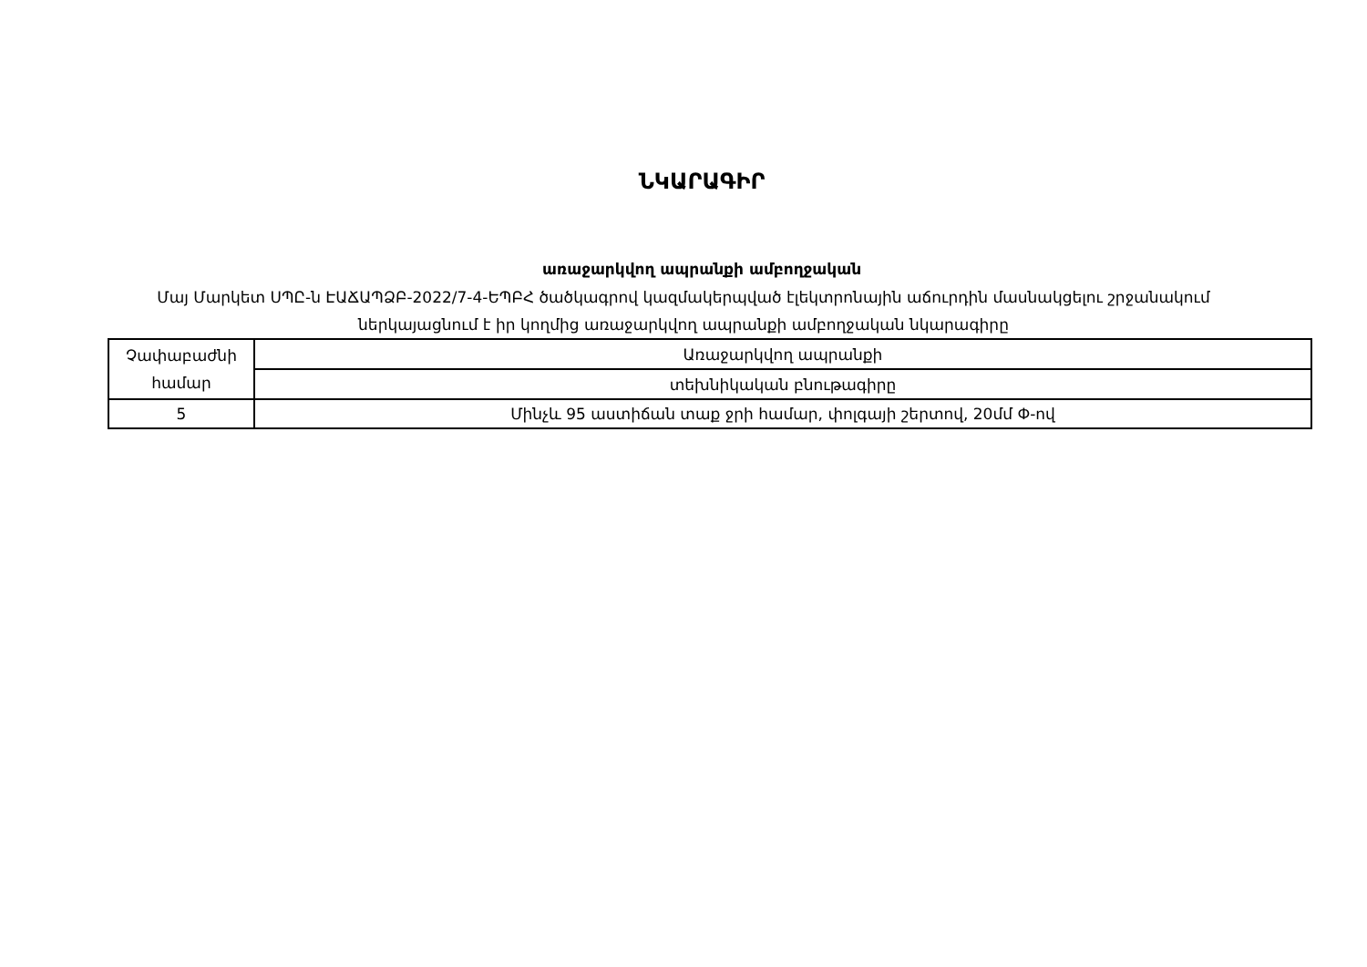ՆԿԱՐԱԳԻՐ
առաջարկվող ապրանքի ամբողջական
Մայ Մարկետ ՍՊԸ-ն ԷԱՃԱՊՁԲ-2022/7-4-ԵՊԲՀ ծածկագրով կազմակերպված էլեկտրոնային աճուրդին մասնակցելու շրջանակում ներկայացնում է իր կողմից առաջարկվող ապրանքի ամբողջական նկարագիրը
| Չափաբաժնի համար | Առաջարկվող ապրանքի |
| | տեխնիկական բնութագիրը |
| 5 | Մինչև 95 աստիճան տաք ջրի համար, փոլգայի շերտով, 20մմ Փ-ով |